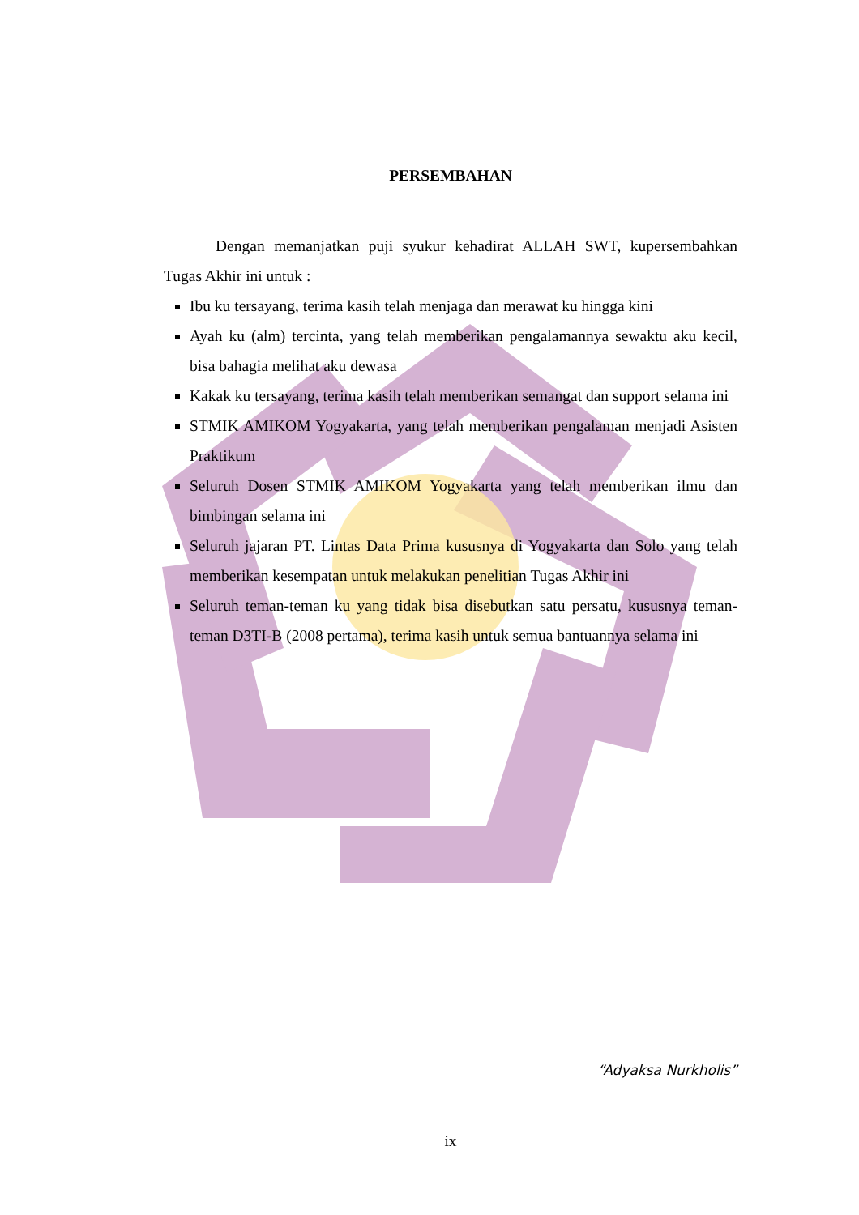PERSEMBAHAN
Dengan memanjatkan puji syukur kehadirat ALLAH SWT, kupersembahkan Tugas Akhir ini untuk :
Ibu ku tersayang, terima kasih telah menjaga dan merawat ku hingga kini
Ayah ku (alm) tercinta, yang telah memberikan pengalamannya sewaktu aku kecil, bisa bahagia melihat aku dewasa
Kakak ku tersayang, terima kasih telah memberikan semangat dan support selama ini
STMIK AMIKOM Yogyakarta, yang telah memberikan pengalaman menjadi Asisten Praktikum
Seluruh Dosen STMIK AMIKOM Yogyakarta yang telah memberikan ilmu dan bimbingan selama ini
Seluruh jajaran PT. Lintas Data Prima kususnya di Yogyakarta dan Solo yang telah memberikan kesempatan untuk melakukan penelitian Tugas Akhir ini
Seluruh teman-teman ku yang tidak bisa disebutkan satu persatu, kususnya teman-teman D3TI-B (2008 pertama), terima kasih untuk semua bantuannya selama ini
“Adyaksa Nurkholis”
ix